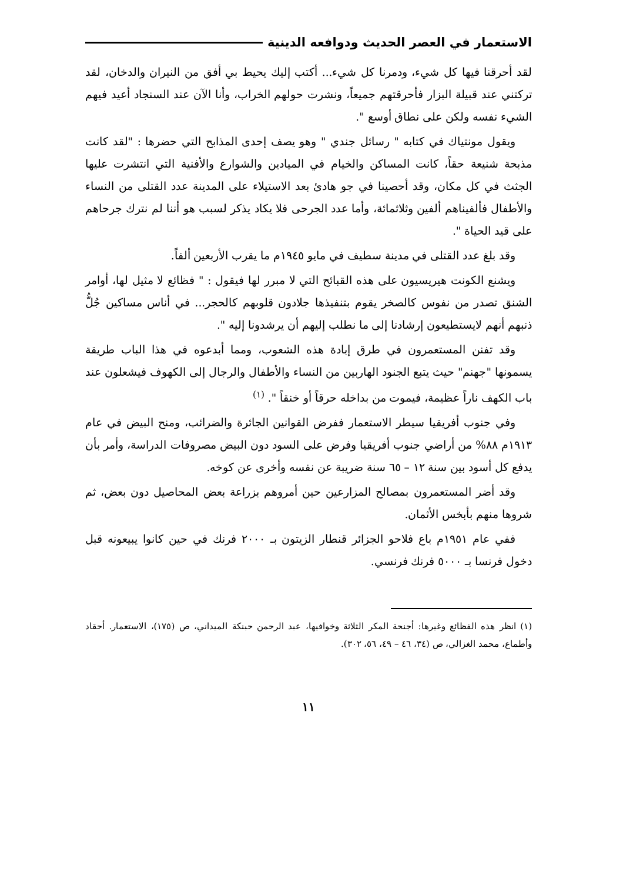الاستعمار في العصر الحديث ودوافعه الدينية
لقد أحرقنا فيها كل شيء، ودمرنا كل شيء... أكتب إليك يحيط بي أفق من النيران والدخان، لقد تركتني عند قبيلة البزار فأحرقتهم جميعاً، ونشرت حولهم الخراب، وأنا الآن عند السنجاد أعيد فيهم الشيء نفسه ولكن على نطاق أوسع ".
ويقول مونتياك في كتابه " رسائل جندي " وهو يصف إحدى المذابح التي حضرها : "لقد كانت مذبحة شنيعة حقاً، كانت المساكن والخيام في الميادين والشوارع والأفنية التي انتشرت عليها الجثث في كل مكان، وقد أحصينا في جو هادئ بعد الاستيلاء على المدينة عدد القتلى من النساء والأطفال فألفيناهم ألفين وثلاثمائة، وأما عدد الجرحى فلا يكاد يذكر لسبب هو أننا لم نترك جرحاهم على قيد الحياة ".
وقد بلغ عدد القتلى في مدينة سطيف في مايو ١٩٤٥م ما يقرب الأربعين ألفاً.
ويشنع الكونت هيريسيون على هذه القبائح التي لا مبرر لها فيقول : " فظائع لا مثيل لها، أوامر الشنق تصدر من نفوس كالصخر يقوم بتنفيذها جلادون قلوبهم كالحجر... في أناس مساكين جُلُّ ذنبهم أنهم لايستطيعون إرشادنا إلى ما نطلب إليهم أن يرشدونا إليه ".
وقد تفنن المستعمرون في طرق إبادة هذه الشعوب، ومما أبدعوه في هذا الباب طريقة يسمونها "جهنم" حيث يتبع الجنود الهاربين من النساء والأطفال والرجال إلى الكهوف فيشعلون عند باب الكهف ناراً عظيمة، فيموت من بداخله حرقاً أو خنقاً ". <sup>(١)</sup>
وفي جنوب أفريقيا سيطر الاستعمار ففرض القوانين الجائرة والضرائب، ومنح البيض في عام ١٩١٣م ٨٨% من أراضي جنوب أفريقيا وفرض على السود دون البيض مصروفات الدراسة، وأمر بأن يدفع كل أسود بين سنة ١٢ – ٦٥ سنة ضريبة عن نفسه وأخرى عن كوخه.
وقد أضر المستعمرون بمصالح المزارعين حين أمروهم بزراعة بعض المحاصيل دون بعض، ثم شروها منهم بأبخس الأثمان.
ففي عام ١٩٥١م باع فلاحو الجزائر قنطار الزيتون بـ ٢٠٠٠ فرنك في حين كانوا يبيعونه قبل دخول فرنسا بـ ٥٠٠٠ فرنك فرنسي.
(١) انظر هذه الفظائع وغيرها: أجنحة المكر الثلاثة وخوافيها، عبد الرحمن حبنكة الميداني، ص (١٧٥)، الاستعمار. أحقاد وأطماع، محمد الغزالي، ص (٣٤، ٤٦ – ٤٩، ٥٦، ٣٠٢).
١١